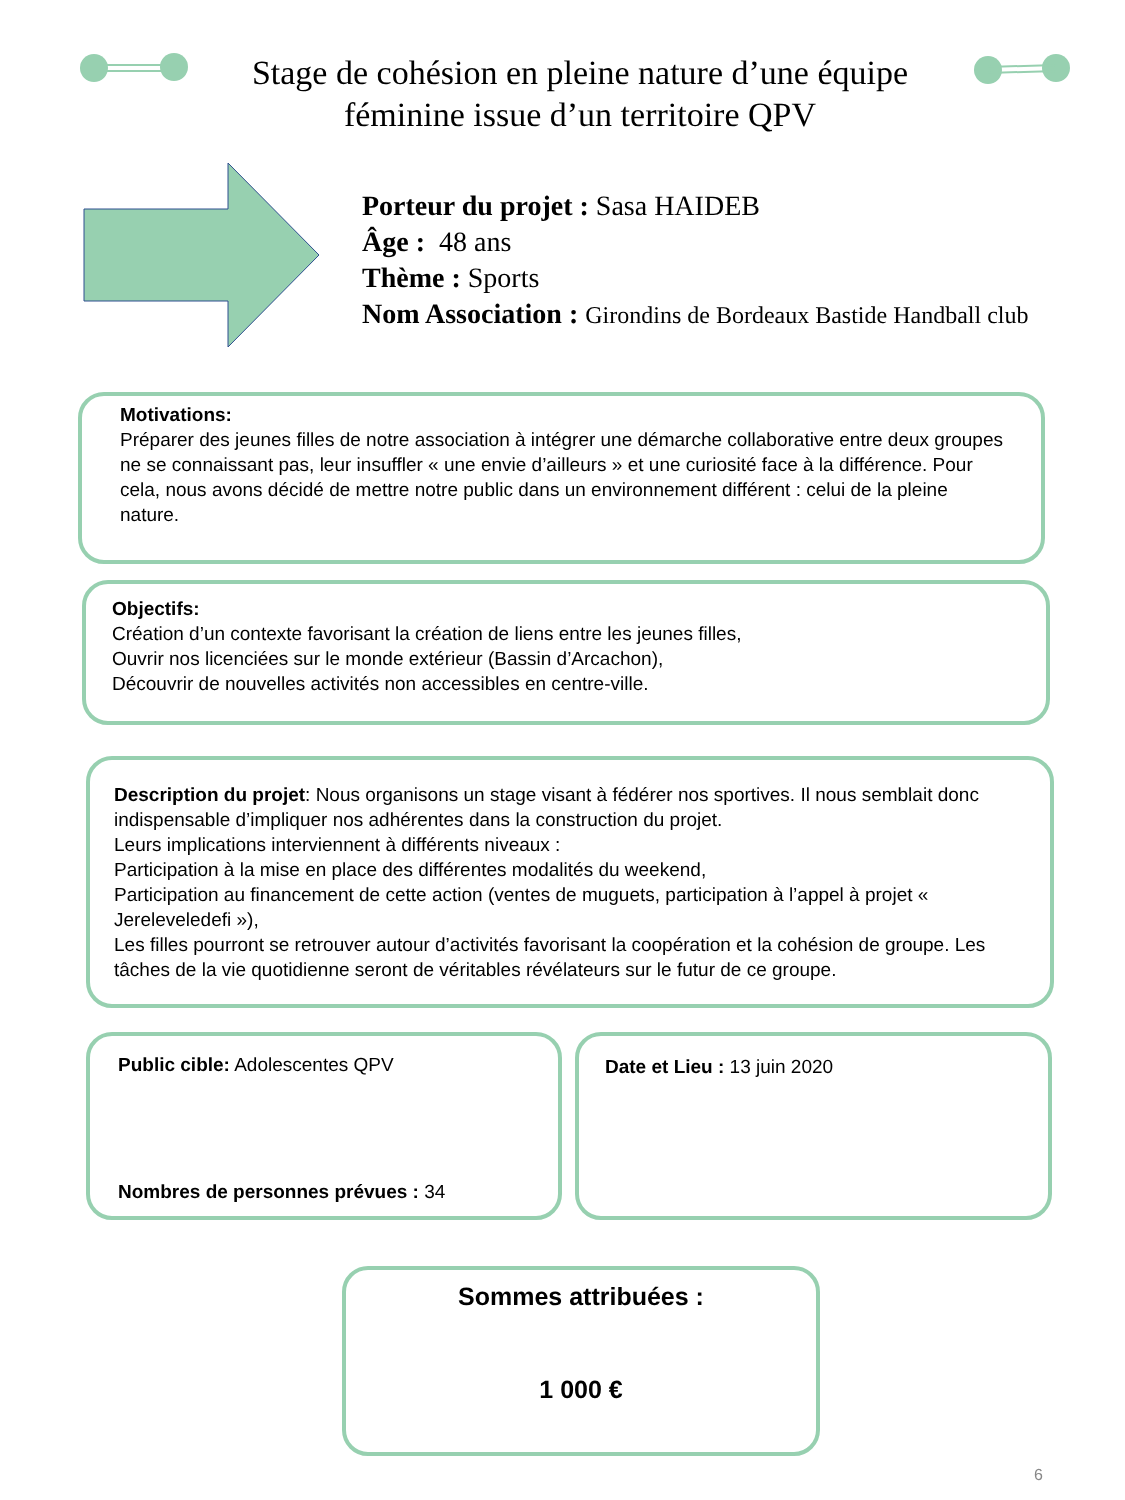Stage de cohésion en pleine nature d’une équipe féminine issue d’un territoire QPV
Porteur du projet : Sasa HAIDEB
Âge : 48 ans
Thème : Sports
Nom Association : Girondins de Bordeaux Bastide Handball club
Motivations:
Préparer des jeunes filles de notre association à intégrer une démarche collaborative entre deux groupes ne se connaissant pas, leur insuffler « une envie d’ailleurs » et une curiosité face à la différence. Pour cela, nous avons décidé de mettre notre public dans un environnement différent : celui de la pleine nature.
Objectifs:
Création d’un contexte favorisant la création de liens entre les jeunes filles,
Ouvrir nos licenciées sur le monde extérieur (Bassin d’Arcachon),
Découvrir de nouvelles activités non accessibles en centre-ville.
Description du projet: Nous organisons un stage visant à fédérer nos sportives. Il nous semblait donc indispensable d’impliquer nos adhérentes dans la construction du projet.
Leurs implications interviennent à différents niveaux :
Participation à la mise en place des différentes modalités du weekend,
Participation au financement de cette action (ventes de muguets, participation à l’appel à projet « Jereleveledefi »),
Les filles pourront se retrouver autour d’activités favorisant la coopération et la cohésion de groupe. Les tâches de la vie quotidienne seront de véritables révélateurs sur le futur de ce groupe.
Public cible: Adolescentes QPV
Nombres de personnes prévues : 34
Date et Lieu : 13 juin 2020
Sommes attribuées :
1 000 €
6